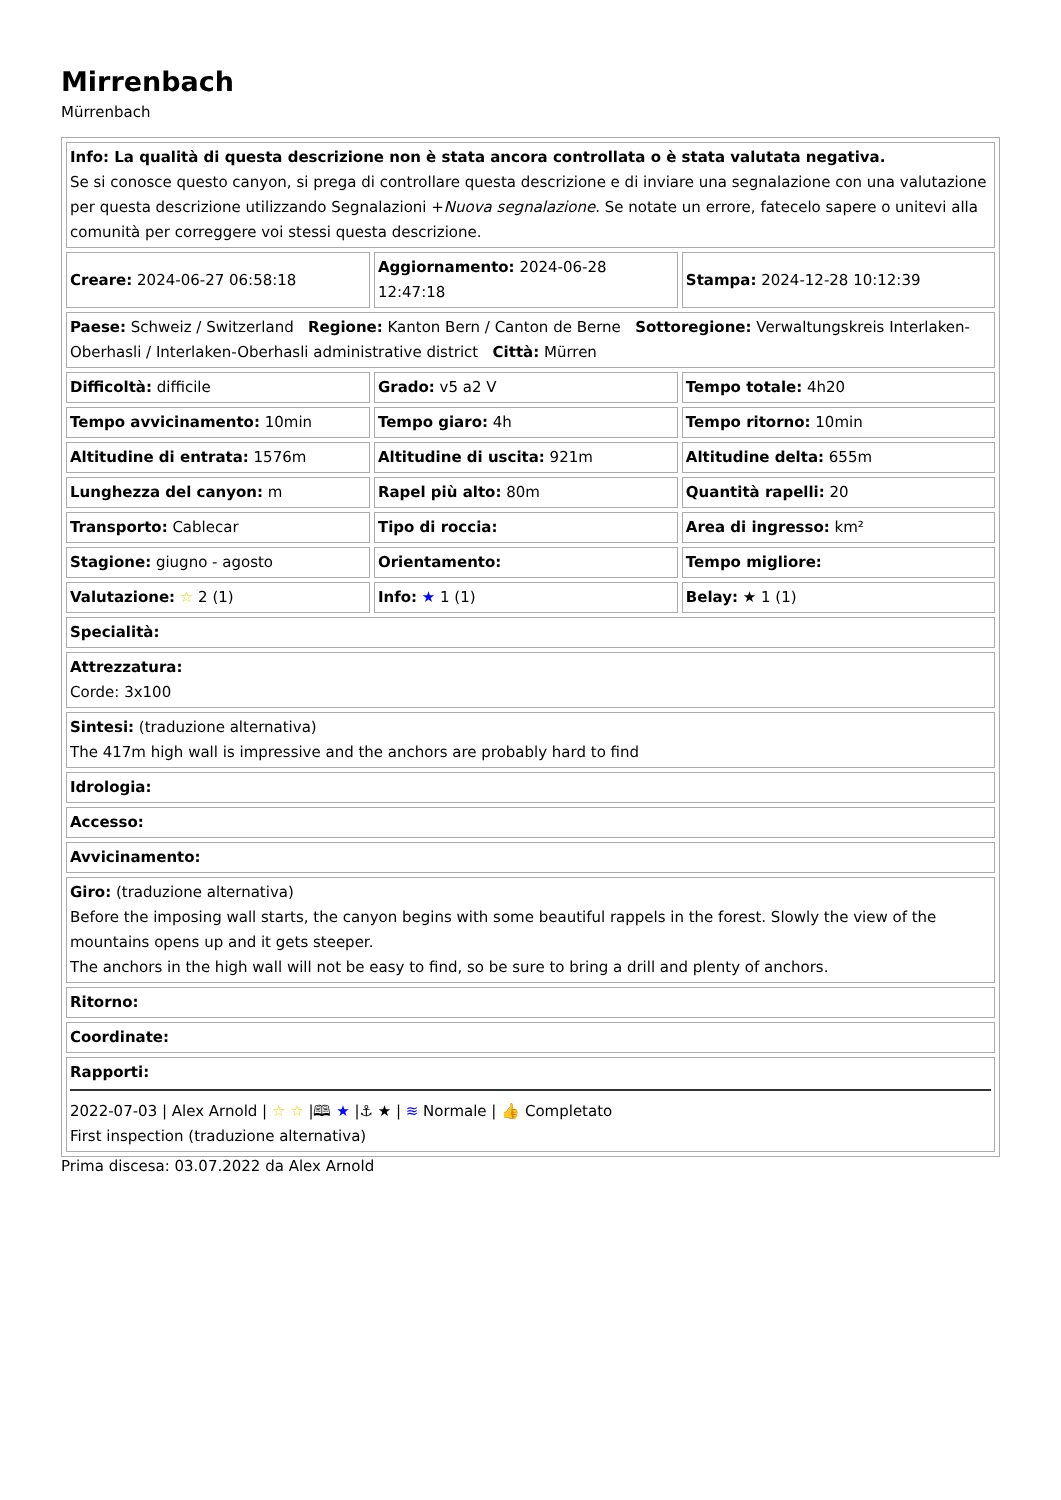Mirrenbach
Mürrenbach
| Info: La qualità di questa descrizione non è stata ancora controllata o è stata valutata negativa. Se si conosce questo canyon, si prega di controllare questa descrizione e di inviare una segnalazione con una valutazione per questa descrizione utilizzando Segnalazioni + Nuova segnalazione . Se notate un errore, fatecelo sapere o unitevi alla comunità per correggere voi stessi questa descrizione. | | |
| Creare: 2024-06-27 06:58:18 | Aggiornamento: 2024-06-28 12:47:18 | Stampa: 2024-12-28 10:12:39 |
| Paese: Schweiz / Switzerland Regione: Kanton Bern / Canton de Berne Sottoregione: Verwaltungskreis Interlaken-Oberhasli / Interlaken-Oberhasli administrative district Città: Mürren | | |
| Difficoltà: difficile | Grado: v5 a2 V | Tempo totale: 4h20 |
| Tempo avvicinamento: 10min | Tempo giaro: 4h | Tempo ritorno: 10min |
| Altitudine di entrata: 1576m | Altitudine di uscita: 921m | Altitudine delta: 655m |
| Lunghezza del canyon: m | Rapel più alto: 80m | Quantità rapelli: 20 |
| Transporto: Cablecar | Tipo di roccia: | Area di ingresso: km² |
| Stagione: giugno - agosto | Orientamento: | Tempo migliore: |
| Valutazione: ☆ 2 (1) | Info: ★ 1 (1) | Belay: ★ 1 (1) |
| Specialità: | | |
| Attrezzatura: Corde: 3x100 | | |
| Sintesi: (traduzione alternativa) The 417m high wall is impressive and the anchors are probably hard to find | | |
| Idrologia: | | |
| Accesso: | | |
| Avvicinamento: | | |
| Giro: (traduzione alternativa) Before the imposing wall starts, the canyon begins with some beautiful rappels in the forest. Slowly the view of the mountains opens up and it gets steeper. The anchors in the high wall will not be easy to find, so be sure to bring a drill and plenty of anchors. | | |
| Ritorno: | | |
| Coordinate: | | |
| Rapporti: 2022-07-03 / Alex Arnold / ☆ ☆ /🕮 ★ /⚓ ★ / ≋ Normale / 👍 Completato First inspection (traduzione alternativa) | | |
Prima discesa: 03.07.2022 da Alex Arnold